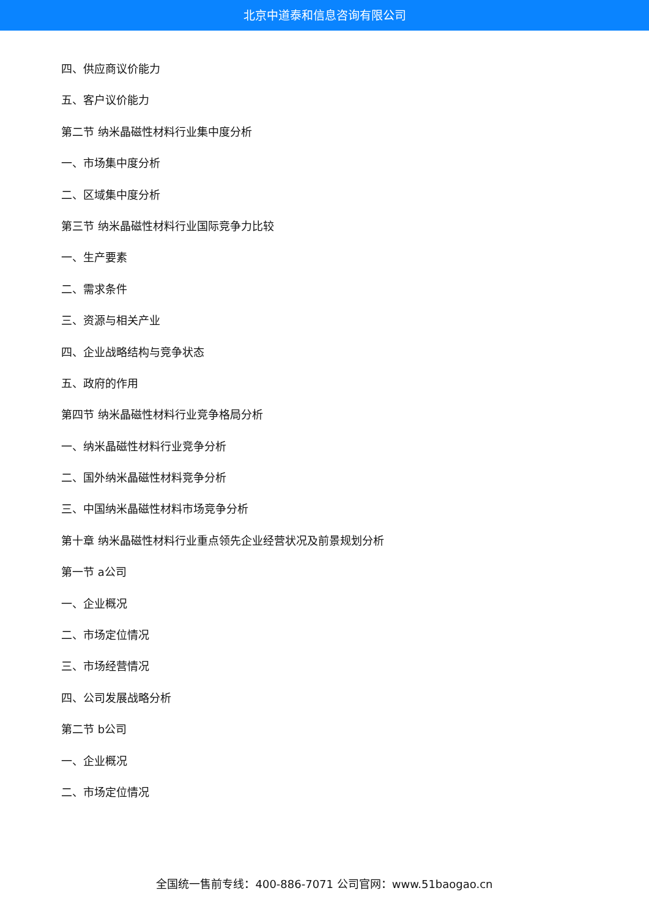北京中道泰和信息咨询有限公司
四、供应商议价能力
五、客户议价能力
第二节 纳米晶磁性材料行业集中度分析
一、市场集中度分析
二、区域集中度分析
第三节 纳米晶磁性材料行业国际竞争力比较
一、生产要素
二、需求条件
三、资源与相关产业
四、企业战略结构与竞争状态
五、政府的作用
第四节 纳米晶磁性材料行业竞争格局分析
一、纳米晶磁性材料行业竞争分析
二、国外纳米晶磁性材料竞争分析
三、中国纳米晶磁性材料市场竞争分析
第十章 纳米晶磁性材料行业重点领先企业经营状况及前景规划分析
第一节 a公司
一、企业概况
二、市场定位情况
三、市场经营情况
四、公司发展战略分析
第二节 b公司
一、企业概况
二、市场定位情况
全国统一售前专线：400-886-7071 公司官网：www.51baogao.cn